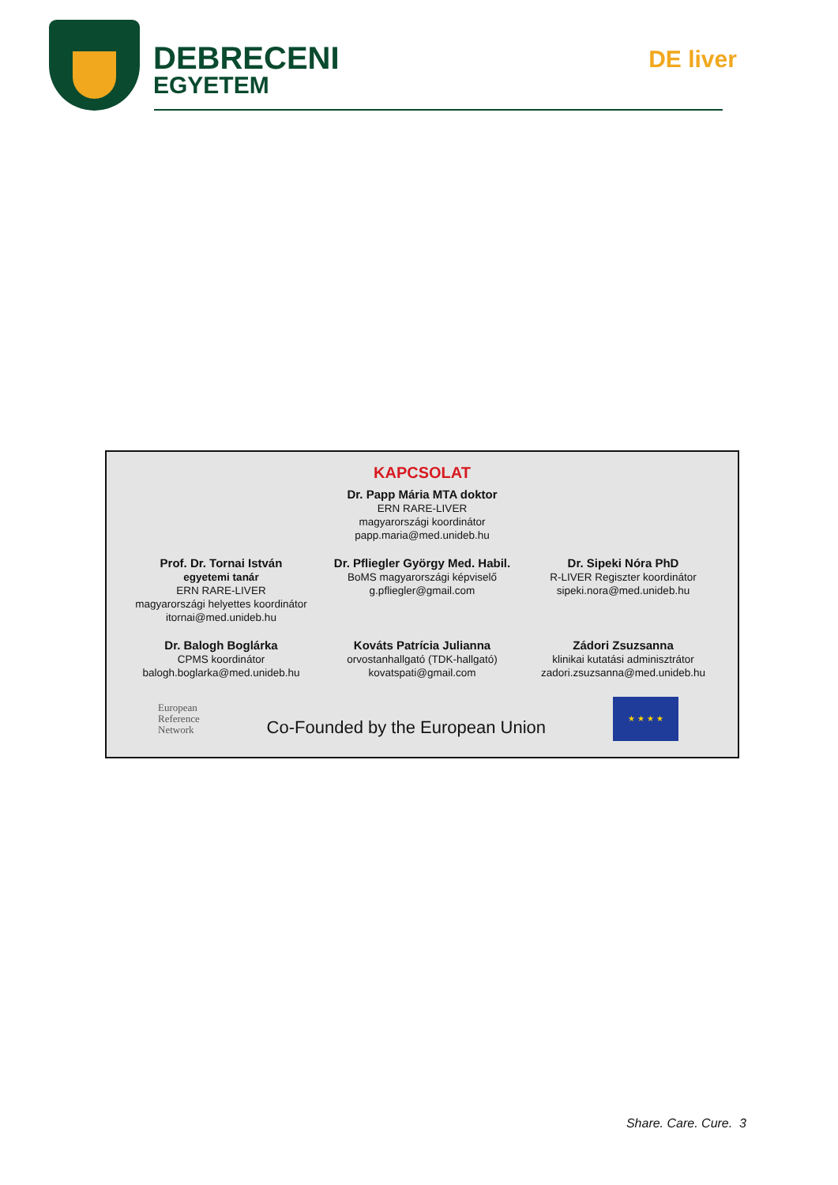DEBRECENI
EGYETEM
DE liver
KAPCSOLAT
Dr. Papp Mária MTA doktor
ERN RARE-LIVER
magyarországi koordinátor
papp.maria@med.unideb.hu
Prof. Dr. Tornai István
egyetemi tanár
ERN RARE-LIVER
magyarországi helyettes koordinátor
itornai@med.unideb.hu
Dr. Pfliegler György Med. Habil.
BoMS magyarországi képviselő
g.pfliegler@gmail.com
Dr. Sipeki Nóra PhD
R-LIVER Regiszter koordinátor
sipeki.nora@med.unideb.hu
Dr. Balogh Boglárka
CPMS koordinátor
balogh.boglarka@med.unideb.hu
Kováts Patrícia Julianna
orvostanhallgató (TDK-hallgató)
kovatspati@gmail.com
Zádori Zsuzsanna
klinikai kutatási adminisztrátor
zadori.zsuzsanna@med.unideb.hu
European
Reference
Network
Co-Founded by the European Union
★ ★ ★ ★
Share. Care. Cure. 3